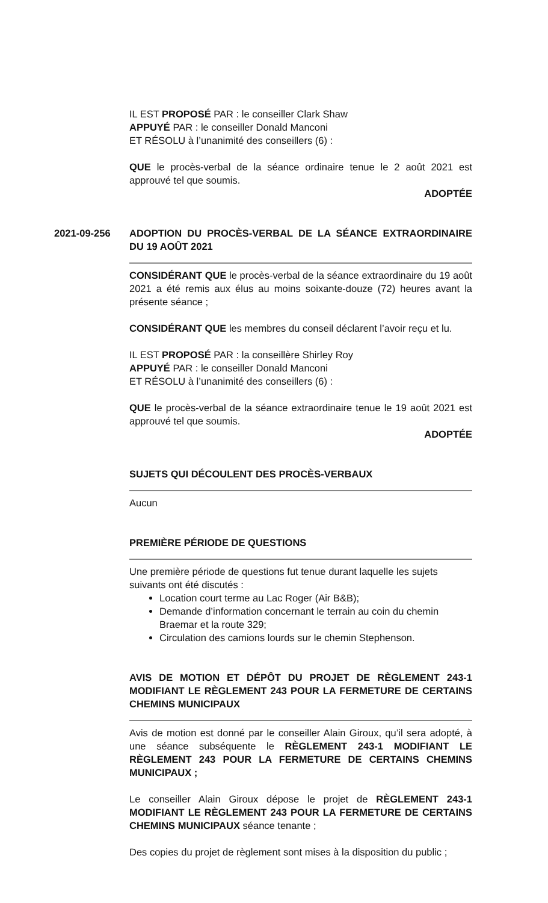IL EST PROPOSÉ PAR : le conseiller Clark Shaw
APPUYÉ PAR : le conseiller Donald Manconi
ET RÉSOLU à l’unanimité des conseillers (6) :
QUE le procès-verbal de la séance ordinaire tenue le 2 août 2021 est approuvé tel que soumis.
ADOPTÉE
2021-09-256 ADOPTION DU PROCÈS-VERBAL DE LA SÉANCE EXTRAORDINAIRE DU 19 AOÛT 2021
CONSIDÉRANT QUE le procès-verbal de la séance extraordinaire du 19 août 2021 a été remis aux élus au moins soixante-douze (72) heures avant la présente séance ;
CONSIDÉRANT QUE les membres du conseil déclarent l’avoir reçu et lu.
IL EST PROPOSÉ PAR : la conseillère Shirley Roy
APPUYÉ PAR : le conseiller Donald Manconi
ET RÉSOLU à l’unanimité des conseillers (6) :
QUE le procès-verbal de la séance extraordinaire tenue le 19 août 2021 est approuvé tel que soumis.
ADOPTÉE
SUJETS QUI DÉCOULENT DES PROCÈS-VERBAUX
Aucun
PREMIÈRE PÉRIODE DE QUESTIONS
Une première période de questions fut tenue durant laquelle les sujets suivants ont été discutés :
Location court terme au Lac Roger (Air B&B);
Demande d’information concernant le terrain au coin du chemin Braemar et la route 329;
Circulation des camions lourds sur le chemin Stephenson.
AVIS DE MOTION ET DÉPÔT DU PROJET DE RÈGLEMENT 243-1 MODIFIANT LE RÈGLEMENT 243 POUR LA FERMETURE DE CERTAINS CHEMINS MUNICIPAUX
Avis de motion est donné par le conseiller Alain Giroux, qu’il sera adopté, à une séance subséquente le RÈGLEMENT 243-1 MODIFIANT LE RÈGLEMENT 243 POUR LA FERMETURE DE CERTAINS CHEMINS MUNICIPAUX ;
Le conseiller Alain Giroux dépose le projet de RÈGLEMENT 243-1 MODIFIANT LE RÈGLEMENT 243 POUR LA FERMETURE DE CERTAINS CHEMINS MUNICIPAUX séance tenante ;
Des copies du projet de règlement sont mises à la disposition du public ;